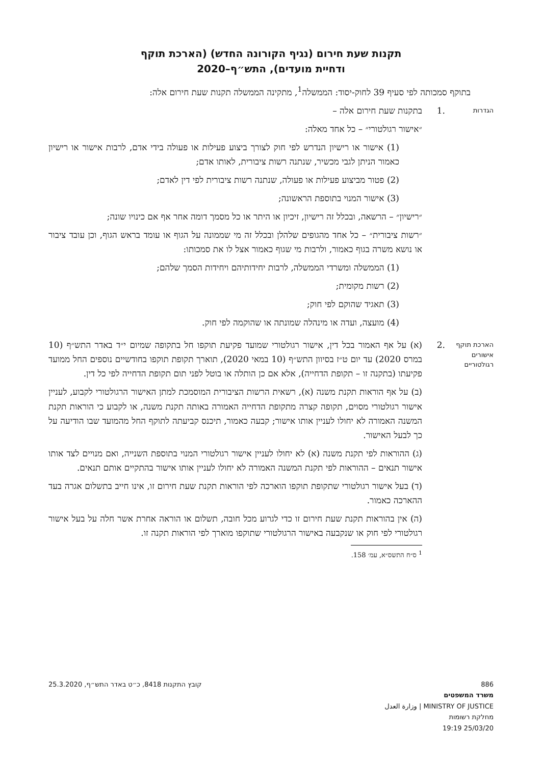תקנות שעת חירום (נגיף הקורונה החדש) (הארכת תוקף
ודחיית מועדים), התש״ף–2020
בתוקף סמכותה לפי סעיף 39 לחוק-יסוד: הממשלה<sup>1</sup>, מתקינה הממשלה תקנות שעת חירום אלה:
הגדרות
.1 בתקנות שעת חירום אלה –
״אישור רגולטורי״ – כל אחד מאלה:
(1) אישור או רישיון הנדרש לפי חוק לצורך ביצוע פעילות או פעולה בידי אדם, לרבות אישור או רישיון כאמור הניתן לגבי מכשיר, שנתנה רשות ציבורית, לאותו אדם;
(2) פטור מביצוע פעילות או פעולה, שנתנה רשות ציבורית לפי דין לאדם;
(3) אישור המנוי בתוספת הראשונה;
״רישיון״ – הרשאה, ובכלל זה רישיון, זיכיון או היתר או כל מסמך דומה אחר אף אם כינויו שונה;
״רשות ציבורית״ – כל אחד מהגופים שלהלן ובכלל זה מי שממונה על הגוף או עומד בראש הגוף, וכן עובד ציבור או נושא משרה בגוף כאמור, ולרבות מי שגוף כאמור אצל לו את סמכותו:
(1) הממשלה ומשרדי הממשלה, לרבות יחידותיהם ויחידות הסמך שלהם;
(2) רשות מקומית;
(3) תאגיד שהוקם לפי חוק;
(4) מועצה, ועדה או מינהלה שמונתה או שהוקמה לפי חוק.
הארכת תוקף אישורים רגולטוריים
.2 (א) על אף האמור בכל דין, אישור רגולטורי שמועד פקיעת תוקפו חל בתקופה שמיום י״ד באדר התש״ף (10 במרס 2020) עד יום ט״ז בסיוון התש״ף (10 במאי 2020), תוארך תקופת תוקפו בחודשיים נוספים החל ממועד פקיעתו (בתקנה זו – תקופת הדחייה), אלא אם כן הותלה או בוטל לפני תום תקופת הדחייה לפי כל דין.
(ב) על אף הוראות תקנת משנה (א), רשאית הרשות הציבורית המוסמכת למתן האישור הרגולטורי לקבוע, לעניין אישור רגולטורי מסוים, תקופה קצרה מתקופת הדחייה האמורה באותה תקנת משנה, או לקבוע כי הוראות תקנת המשנה האמורה לא יחולו לעניין אותו אישור; קבעה כאמור, תיכנס קביעתה לתוקף החל מהמועד שבו הודיעה על כך לבעל האישור.
(ג) ההוראות לפי תקנת משנה (א) לא יחולו לעניין אישור רגולטורי המנוי בתוספת השנייה, ואם מנויים לצד אותו אישור תנאים – ההוראות לפי תקנת המשנה האמורה לא יחולו לעניין אותו אישור בהתקיים אותם תנאים.
(ד) בעל אישור רגולטורי שתקופת תוקפו הוארכה לפי הוראות תקנת שעת חירום זו, אינו חייב בתשלום אגרה בעד ההארכה כאמור.
(ה) אין בהוראות תקנת שעת חירום זו כדי לגרוע מכל חובה, תשלום או הוראה אחרת אשר חלה על בעל אישור רגולטורי לפי חוק או שנקבעה באישור הרגולטורי שתוקפו מוארך לפי הוראות תקנה זו.
<sup>1</sup> ס״ח התשס״א, עמ׳ 158.
886
משרד המשפטים
MINISTRY OF JUSTICE | وزارة العدل
מחלקת רשומות
25/03/20 19:19
קובץ התקנות 8418, כ״ט באדר התש״ף, 25.3.2020